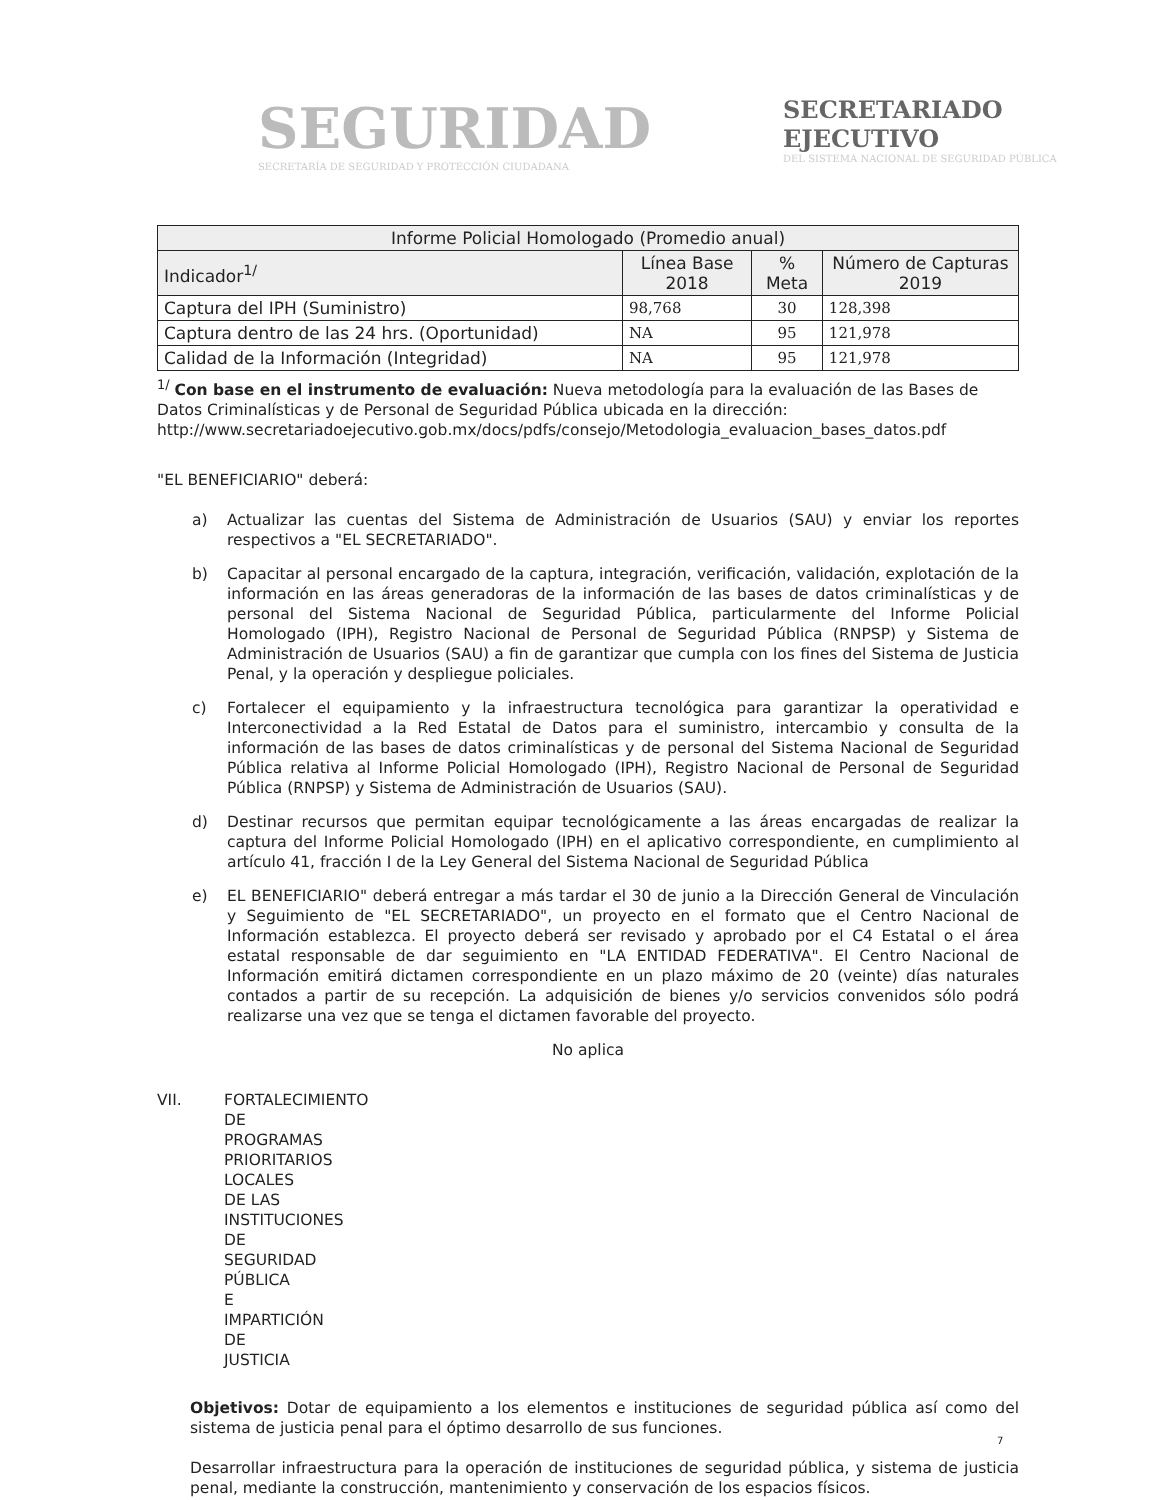SEGURIDAD
SECRETARÍA DE SEGURIDAD Y PROTECCIÓN CIUDADANA
SECRETARIADO
EJECUTIVO
DEL SISTEMA NACIONAL DE SEGURIDAD PÚBLICA
| Informe Policial Homologado (Promedio anual) | | | |
| --- | --- | --- | --- |
| Indicador<sup>1/</sup> | Línea Base 2018 | % Meta | Número de Capturas 2019 |
| Captura del IPH (Suministro) | 98,768 | 30 | 128,398 |
| Captura dentro de las 24 hrs. (Oportunidad) | NA | 95 | 121,978 |
| Calidad de la Información (Integridad) | NA | 95 | 121,978 |
<sup>1/</sup> Con base en el instrumento de evaluación: Nueva metodología para la evaluación de las Bases de Datos Criminalísticas y de Personal de Seguridad Pública ubicada en la dirección: http://www.secretariadoejecutivo.gob.mx/docs/pdfs/consejo/Metodologia_evaluacion_bases_datos.pdf
"EL BENEFICIARIO" deberá:
a) Actualizar las cuentas del Sistema de Administración de Usuarios (SAU) y enviar los reportes respectivos a "EL SECRETARIADO".
b) Capacitar al personal encargado de la captura, integración, verificación, validación, explotación de la información en las áreas generadoras de la información de las bases de datos criminalísticas y de personal del Sistema Nacional de Seguridad Pública, particularmente del Informe Policial Homologado (IPH), Registro Nacional de Personal de Seguridad Pública (RNPSP) y Sistema de Administración de Usuarios (SAU) a fin de garantizar que cumpla con los fines del Sistema de Justicia Penal, y la operación y despliegue policiales.
c) Fortalecer el equipamiento y la infraestructura tecnológica para garantizar la operatividad e Interconectividad a la Red Estatal de Datos para el suministro, intercambio y consulta de la información de las bases de datos criminalísticas y de personal del Sistema Nacional de Seguridad Pública relativa al Informe Policial Homologado (IPH), Registro Nacional de Personal de Seguridad Pública (RNPSP) y Sistema de Administración de Usuarios (SAU).
d) Destinar recursos que permitan equipar tecnológicamente a las áreas encargadas de realizar la captura del Informe Policial Homologado (IPH) en el aplicativo correspondiente, en cumplimiento al artículo 41, fracción I de la Ley General del Sistema Nacional de Seguridad Pública
e) EL BENEFICIARIO" deberá entregar a más tardar el 30 de junio a la Dirección General de Vinculación y Seguimiento de "EL SECRETARIADO", un proyecto en el formato que el Centro Nacional de Información establezca. El proyecto deberá ser revisado y aprobado por el C4 Estatal o el área estatal responsable de dar seguimiento en "LA ENTIDAD FEDERATIVA". El Centro Nacional de Información emitirá dictamen correspondiente en un plazo máximo de 20 (veinte) días naturales contados a partir de su recepción. La adquisición de bienes y/o servicios convenidos sólo podrá realizarse una vez que se tenga el dictamen favorable del proyecto.
No aplica
VII. FORTALECIMIENTO DE PROGRAMAS PRIORITARIOS LOCALES DE LAS INSTITUCIONES DE SEGURIDAD PÚBLICA E IMPARTICIÓN DE JUSTICIA
Objetivos: Dotar de equipamiento a los elementos e instituciones de seguridad pública así como del sistema de justicia penal para el óptimo desarrollo de sus funciones.
Desarrollar infraestructura para la operación de instituciones de seguridad pública, y sistema de justicia penal, mediante la construcción, mantenimiento y conservación de los espacios físicos.
7